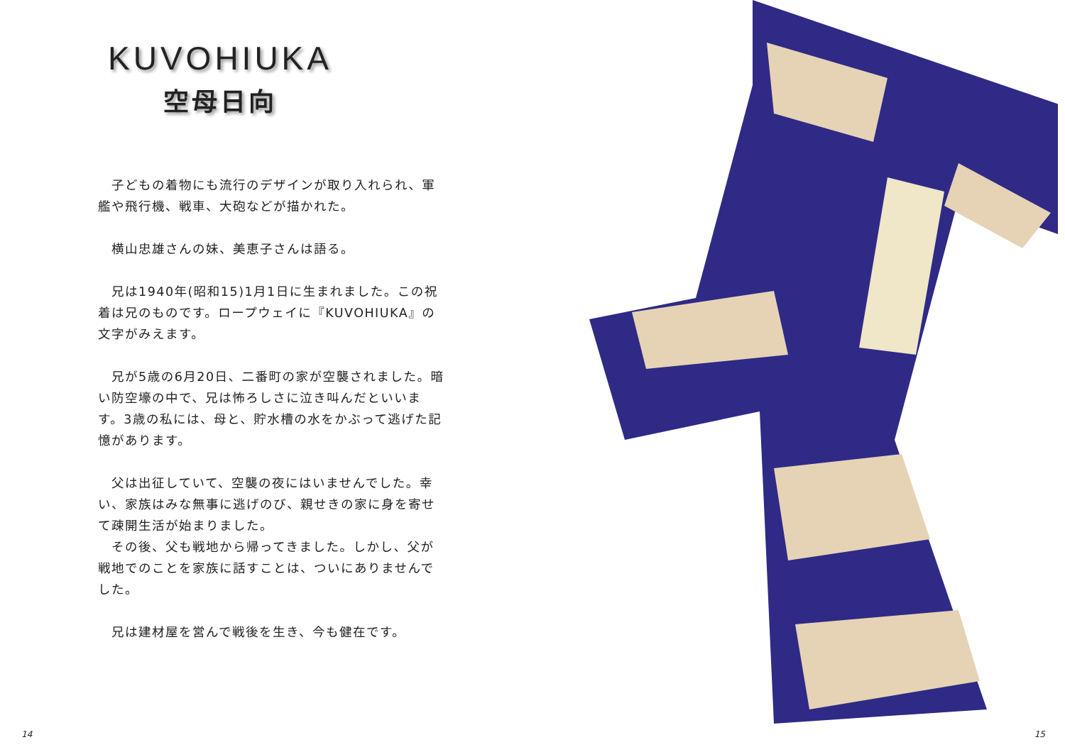KUVOHIUKA
空母日向
　子どもの着物にも流行のデザインが取り入れられ、軍艦や飛行機、戦車、大砲などが描かれた。
　横山忠雄さんの妹、美恵子さんは語る。
　兄は1940年(昭和15)1月1日に生まれました。この祝着は兄のものです。ロープウェイに『KUVOHIUKA』の文字がみえます。
　兄が5歳の6月20日、二番町の家が空襲されました。暗い防空壕の中で、兄は怖ろしさに泣き叫んだといいます。3歳の私には、母と、貯水槽の水をかぶって逃げた記憶があります。
　父は出征していて、空襲の夜にはいませんでした。幸い、家族はみな無事に逃げのび、親せきの家に身を寄せて疎開生活が始まりました。
　その後、父も戦地から帰ってきました。しかし、父が戦地でのことを家族に話すことは、ついにありませんでした。
　兄は建材屋を営んで戦後を生き、今も健在です。
14
15